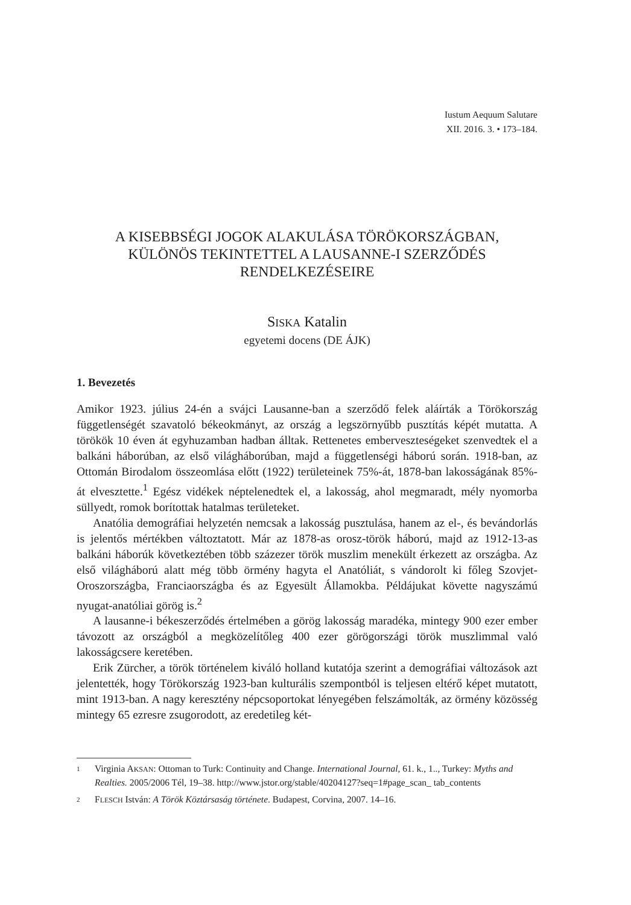Iustum Aequum Salutare
XII. 2016. 3. • 173–184.
A KISEBBSÉGI JOGOK ALAKULÁSA TÖRÖKORSZÁGBAN,
KÜLÖNÖS TEKINTETTEL A LAUSANNE-I SZERZŐDÉS
RENDELKEZÉSEIRE
SISKA Katalin
egyetemi docens (DE ÁJK)
1. Bevezetés
Amikor 1923. július 24-én a svájci Lausanne-ban a szerződő felek aláírták a Törökország függetlenségét szavatoló békeokmányt, az ország a legszörnyűbb pusztítás képét mutatta. A törökök 10 éven át egyhuzamban hadban álltak. Rettenetes emberveszteségeket szenvedtek el a balkáni háborúban, az első világháborúban, majd a függetlenségi háború során. 1918-ban, az Ottomán Birodalom összeomlása előtt (1922) területeinek 75%-át, 1878-ban lakosságának 85%-át elvesztette.<sup>1</sup> Egész vidékek néptelenedtek el, a lakosság, ahol megmaradt, mély nyomorba süllyedt, romok borítottak hatalmas területeket.
Anatólia demográfiai helyzetén nemcsak a lakosság pusztulása, hanem az el-, és bevándorlás is jelentős mértékben változtatott. Már az 1878-as orosz-török háború, majd az 1912-13-as balkáni háborúk következtében több százezer török muszlim menekült érkezett az országba. Az első világháború alatt még több örmény hagyta el Anatóliát, s vándorolt ki főleg Szovjet-Oroszországba, Franciaországba és az Egyesült Államokba. Példájukat követte nagyszámú nyugat-anatóliai görög is.<sup>2</sup>
A lausanne-i békeszerződés értelmében a görög lakosság maradéka, mintegy 900 ezer ember távozott az országból a megközelítőleg 400 ezer görögországi török muszlimmal való lakosságcsere keretében.
Erik Zürcher, a török történelem kiváló holland kutatója szerint a demográfiai változások azt jelentették, hogy Törökország 1923-ban kulturális szempontból is teljesen eltérő képet mutatott, mint 1913-ban. A nagy keresztény népcsoportokat lényegében felszámolták, az örmény közösség mintegy 65 ezresre zsugorodott, az eredetileg két-
1 Virginia AKSAN: Ottoman to Turk: Continuity and Change. International Journal, 61. k., 1.., Turkey: Myths and Realties. 2005/2006 Tél, 19–38. http://www.jstor.org/stable/40204127?seq=1#page_scan_ tab_contents
2 FLESCH István: A Török Köztársaság története. Budapest, Corvina, 2007. 14–16.